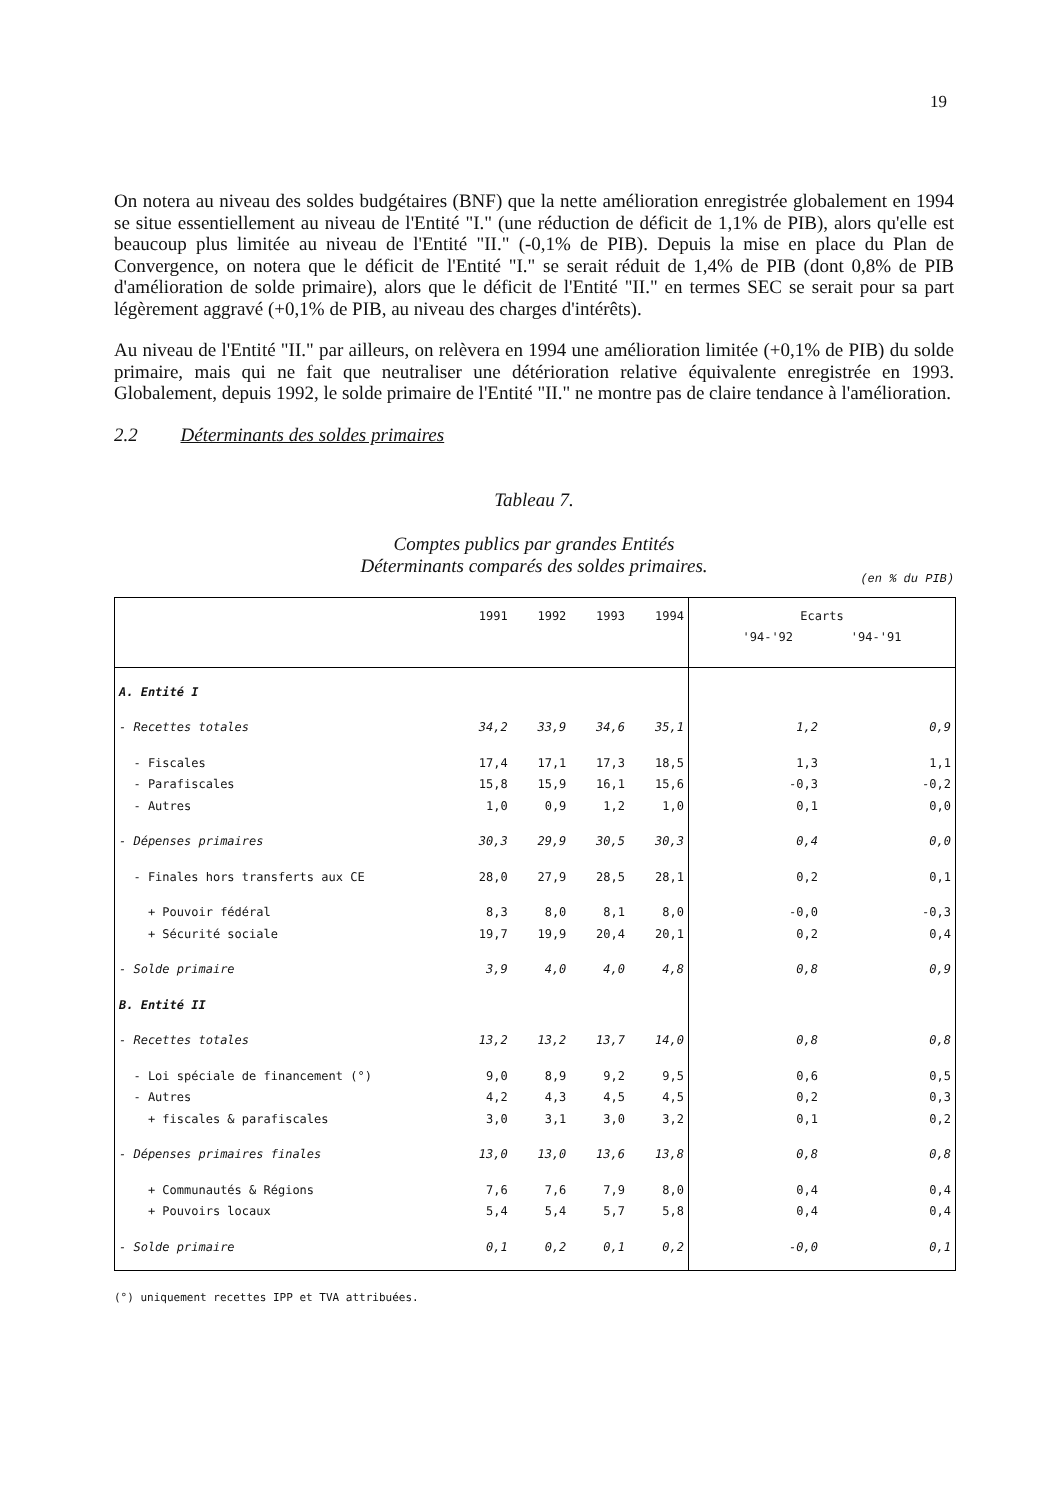19
On notera au niveau des soldes budgétaires (BNF) que la nette amélioration enregistrée globalement en 1994 se situe essentiellement au niveau de l'Entité "I." (une réduction de déficit de 1,1% de PIB), alors qu'elle est beaucoup plus limitée au niveau de l'Entité "II." (-0,1% de PIB). Depuis la mise en place du Plan de Convergence, on notera que le déficit de l'Entité "I." se serait réduit de 1,4% de PIB (dont 0,8% de PIB d'amélioration de solde primaire), alors que le déficit de l'Entité "II." en termes SEC se serait pour sa part légèrement aggravé (+0,1% de PIB, au niveau des charges d'intérêts).
Au niveau de l'Entité "II." par ailleurs, on relèvera en 1994 une amélioration limitée (+0,1% de PIB) du solde primaire, mais qui ne fait que neutraliser une détérioration relative équivalente enregistrée en 1993. Globalement, depuis 1992, le solde primaire de l'Entité "II." ne montre pas de claire tendance à l'amélioration.
2.2 Déterminants des soldes primaires
Tableau 7.
Comptes publics par grandes Entités
Déterminants comparés des soldes primaires.
(en % du PIB)
| | 1991 | 1992 | 1993 | 1994 | Ecarts '94-'92 '94-'91 | |
| --- | --- | --- | --- | --- | --- | --- |
| A. Entité I | | | | | | |
| - Recettes totales | 34,2 | 33,9 | 34,6 | 35,1 | 1,2 | 0,9 |
| - Fiscales - Parafiscales - Autres | 17,4 15,8 1,0 | 17,1 15,9 0,9 | 17,3 16,1 1,2 | 18,5 15,6 1,0 | 1,3 -0,3 0,1 | 1,1 -0,2 0,0 |
| - Dépenses primaires | 30,3 | 29,9 | 30,5 | 30,3 | 0,4 | 0,0 |
| - Finales hors transferts aux CE | 28,0 | 27,9 | 28,5 | 28,1 | 0,2 | 0,1 |
| + Pouvoir fédéral + Sécurité sociale | 8,3 19,7 | 8,0 19,9 | 8,1 20,4 | 8,0 20,1 | -0,0 0,2 | -0,3 0,4 |
| - Solde primaire | 3,9 | 4,0 | 4,0 | 4,8 | 0,8 | 0,9 |
| B. Entité II | | | | | | |
| - Recettes totales | 13,2 | 13,2 | 13,7 | 14,0 | 0,8 | 0,8 |
| - Loi spéciale de financement (°) - Autres + fiscales & parafiscales | 9,0 4,2 3,0 | 8,9 4,3 3,1 | 9,2 4,5 3,0 | 9,5 4,5 3,2 | 0,6 0,2 0,1 | 0,5 0,3 0,2 |
| - Dépenses primaires finales | 13,0 | 13,0 | 13,6 | 13,8 | 0,8 | 0,8 |
| + Communautés & Régions + Pouvoirs locaux | 7,6 5,4 | 7,6 5,4 | 7,9 5,7 | 8,0 5,8 | 0,4 0,4 | 0,4 0,4 |
| - Solde primaire | 0,1 | 0,2 | 0,1 | 0,2 | -0,0 | 0,1 |
(°) uniquement recettes IPP et TVA attribuées.